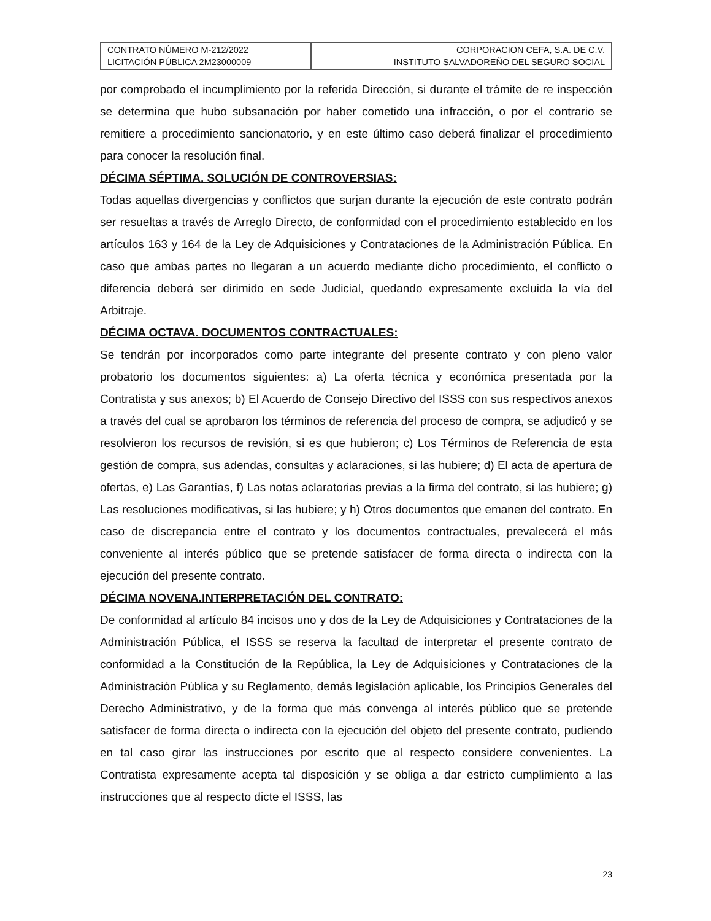| CONTRATO NÚMERO M-212/2022 LICITACIÓN PÚBLICA 2M23000009 | CORPORACION CEFA, S.A. DE C.V. INSTITUTO SALVADOREÑO DEL SEGURO SOCIAL |
por comprobado el incumplimiento por la referida Dirección, si durante el trámite de re inspección se determina que hubo subsanación por haber cometido una infracción, o por el contrario se remitiere a procedimiento sancionatorio, y en este último caso deberá finalizar el procedimiento para conocer la resolución final.
DÉCIMA SÉPTIMA. SOLUCIÓN DE CONTROVERSIAS:
Todas aquellas divergencias y conflictos que surjan durante la ejecución de este contrato podrán ser resueltas a través de Arreglo Directo, de conformidad con el procedimiento establecido en los artículos 163 y 164 de la Ley de Adquisiciones y Contrataciones de la Administración Pública. En caso que ambas partes no llegaran a un acuerdo mediante dicho procedimiento, el conflicto o diferencia deberá ser dirimido en sede Judicial, quedando expresamente excluida la vía del Arbitraje.
DÉCIMA OCTAVA. DOCUMENTOS CONTRACTUALES:
Se tendrán por incorporados como parte integrante del presente contrato y con pleno valor probatorio los documentos siguientes: a) La oferta técnica y económica presentada por la Contratista y sus anexos; b) El Acuerdo de Consejo Directivo del ISSS con sus respectivos anexos a través del cual se aprobaron los términos de referencia del proceso de compra, se adjudicó y se resolvieron los recursos de revisión, si es que hubieron; c) Los Términos de Referencia de esta gestión de compra, sus adendas, consultas y aclaraciones, si las hubiere; d) El acta de apertura de ofertas, e) Las Garantías, f) Las notas aclaratorias previas a la firma del contrato, si las hubiere; g) Las resoluciones modificativas, si las hubiere; y h) Otros documentos que emanen del contrato. En caso de discrepancia entre el contrato y los documentos contractuales, prevalecerá el más conveniente al interés público que se pretende satisfacer de forma directa o indirecta con la ejecución del presente contrato.
DÉCIMA NOVENA.INTERPRETACIÓN DEL CONTRATO:
De conformidad al artículo 84 incisos uno y dos de la Ley de Adquisiciones y Contrataciones de la Administración Pública, el ISSS se reserva la facultad de interpretar el presente contrato de conformidad a la Constitución de la República, la Ley de Adquisiciones y Contrataciones de la Administración Pública y su Reglamento, demás legislación aplicable, los Principios Generales del Derecho Administrativo, y de la forma que más convenga al interés público que se pretende satisfacer de forma directa o indirecta con la ejecución del objeto del presente contrato, pudiendo en tal caso girar las instrucciones por escrito que al respecto considere convenientes. La Contratista expresamente acepta tal disposición y se obliga a dar estricto cumplimiento a las instrucciones que al respecto dicte el ISSS, las
23